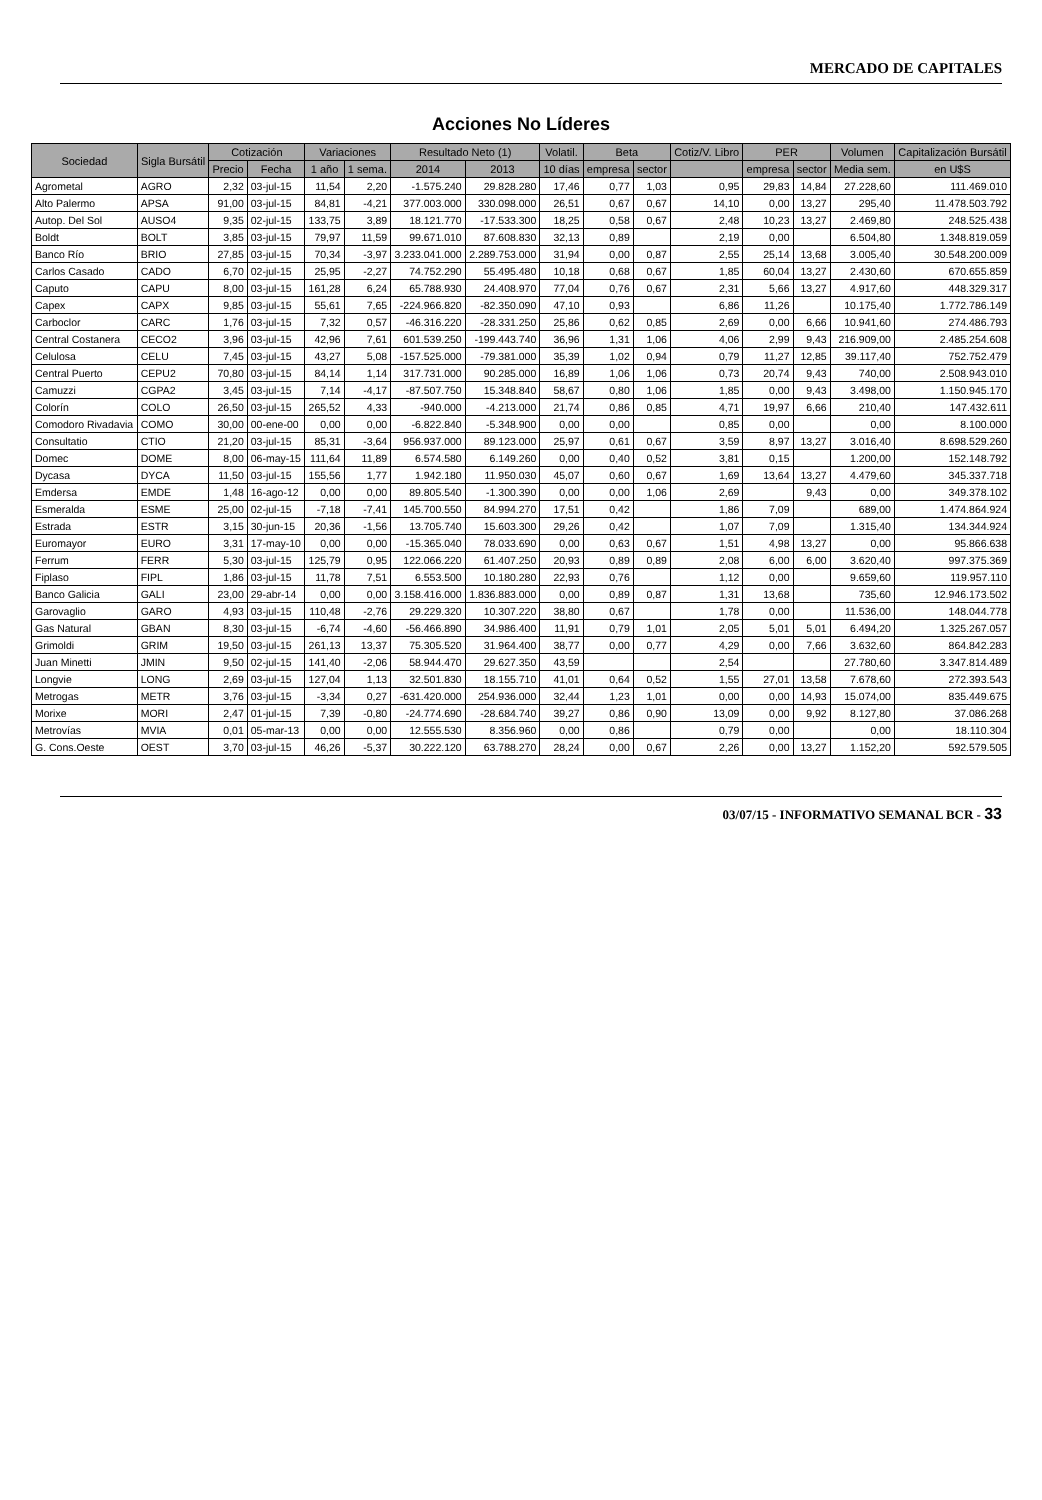MERCADO DE CAPITALES
Acciones No Líderes
| Sociedad | Sigla Bursátil | Cotización | | Variaciones | | Resultado Neto (1) | | Volatil. | Beta | | Cotiz/V. Libro | PER | | Volumen | Capitalización Bursátil |
| --- | --- | --- | --- | --- | --- | --- | --- | --- | --- | --- | --- | --- | --- | --- | --- |
| | | Precio | Fecha | 1 año | 1 sema. | 2014 | 2013 | 10 días | empresa | sector | | empresa | sector | Media sem. | en U$S |
| Agrometal | AGRO | 2,32 | 03-jul-15 | 11,54 | 2,20 | -1.575.240 | 29.828.280 | 17,46 | 0,77 | 1,03 | 0,95 | 29,83 | 14,84 | 27.228,60 | 111.469.010 |
| Alto Palermo | APSA | 91,00 | 03-jul-15 | 84,81 | -4,21 | 377.003.000 | 330.098.000 | 26,51 | 0,67 | 0,67 | 14,10 | 0,00 | 13,27 | 295,40 | 11.478.503.792 |
| Autop. Del Sol | AUSO4 | 9,35 | 02-jul-15 | 133,75 | 3,89 | 18.121.770 | -17.533.300 | 18,25 | 0,58 | 0,67 | 2,48 | 10,23 | 13,27 | 2.469,80 | 248.525.438 |
| Boldt | BOLT | 3,85 | 03-jul-15 | 79,97 | 11,59 | 99.671.010 | 87.608.830 | 32,13 | 0,89 | | 2,19 | 0,00 | | 6.504,80 | 1.348.819.059 |
| Banco Río | BRIO | 27,85 | 03-jul-15 | 70,34 | -3,97 | 3.233.041.000 | 2.289.753.000 | 31,94 | 0,00 | 0,87 | 2,55 | 25,14 | 13,68 | 3.005,40 | 30.548.200.009 |
| Carlos Casado | CADO | 6,70 | 02-jul-15 | 25,95 | -2,27 | 74.752.290 | 55.495.480 | 10,18 | 0,68 | 0,67 | 1,85 | 60,04 | 13,27 | 2.430,60 | 670.655.859 |
| Caputo | CAPU | 8,00 | 03-jul-15 | 161,28 | 6,24 | 65.788.930 | 24.408.970 | 77,04 | 0,76 | 0,67 | 2,31 | 5,66 | 13,27 | 4.917,60 | 448.329.317 |
| Capex | CAPX | 9,85 | 03-jul-15 | 55,61 | 7,65 | -224.966.820 | -82.350.090 | 47,10 | 0,93 | | 6,86 | 11,26 | | 10.175,40 | 1.772.786.149 |
| Carboclor | CARC | 1,76 | 03-jul-15 | 7,32 | 0,57 | -46.316.220 | -28.331.250 | 25,86 | 0,62 | 0,85 | 2,69 | 0,00 | 6,66 | 10.941,60 | 274.486.793 |
| Central Costanera | CECO2 | 3,96 | 03-jul-15 | 42,96 | 7,61 | 601.539.250 | -199.443.740 | 36,96 | 1,31 | 1,06 | 4,06 | 2,99 | 9,43 | 216.909,00 | 2.485.254.608 |
| Celulosa | CELU | 7,45 | 03-jul-15 | 43,27 | 5,08 | -157.525.000 | -79.381.000 | 35,39 | 1,02 | 0,94 | 0,79 | 11,27 | 12,85 | 39.117,40 | 752.752.479 |
| Central Puerto | CEPU2 | 70,80 | 03-jul-15 | 84,14 | 1,14 | 317.731.000 | 90.285.000 | 16,89 | 1,06 | 1,06 | 0,73 | 20,74 | 9,43 | 740,00 | 2.508.943.010 |
| Camuzzi | CGPA2 | 3,45 | 03-jul-15 | 7,14 | -4,17 | -87.507.750 | 15.348.840 | 58,67 | 0,80 | 1,06 | 1,85 | 0,00 | 9,43 | 3.498,00 | 1.150.945.170 |
| Colorín | COLO | 26,50 | 03-jul-15 | 265,52 | 4,33 | -940.000 | -4.213.000 | 21,74 | 0,86 | 0,85 | 4,71 | 19,97 | 6,66 | 210,40 | 147.432.611 |
| Comodoro Rivadavia | COMO | 30,00 | 00-ene-00 | 0,00 | 0,00 | -6.822.840 | -5.348.900 | 0,00 | 0,00 | | 0,85 | 0,00 | | 0,00 | 8.100.000 |
| Consultatio | CTIO | 21,20 | 03-jul-15 | 85,31 | -3,64 | 956.937.000 | 89.123.000 | 25,97 | 0,61 | 0,67 | 3,59 | 8,97 | 13,27 | 3.016,40 | 8.698.529.260 |
| Domec | DOME | 8,00 | 06-may-15 | 111,64 | 11,89 | 6.574.580 | 6.149.260 | 0,00 | 0,40 | 0,52 | 3,81 | 0,15 | | 1.200,00 | 152.148.792 |
| Dycasa | DYCA | 11,50 | 03-jul-15 | 155,56 | 1,77 | 1.942.180 | 11.950.030 | 45,07 | 0,60 | 0,67 | 1,69 | 13,64 | 13,27 | 4.479,60 | 345.337.718 |
| Emdersa | EMDE | 1,48 | 16-ago-12 | 0,00 | 0,00 | 89.805.540 | -1.300.390 | 0,00 | 0,00 | 1,06 | 2,69 | | 9,43 | 0,00 | 349.378.102 |
| Esmeralda | ESME | 25,00 | 02-jul-15 | -7,18 | -7,41 | 145.700.550 | 84.994.270 | 17,51 | 0,42 | | 1,86 | 7,09 | | 689,00 | 1.474.864.924 |
| Estrada | ESTR | 3,15 | 30-jun-15 | 20,36 | -1,56 | 13.705.740 | 15.603.300 | 29,26 | 0,42 | | 1,07 | 7,09 | | 1.315,40 | 134.344.924 |
| Euromayor | EURO | 3,31 | 17-may-10 | 0,00 | 0,00 | -15.365.040 | 78.033.690 | 0,00 | 0,63 | 0,67 | 1,51 | 4,98 | 13,27 | 0,00 | 95.866.638 |
| Ferrum | FERR | 5,30 | 03-jul-15 | 125,79 | 0,95 | 122.066.220 | 61.407.250 | 20,93 | 0,89 | 0,89 | 2,08 | 6,00 | 6,00 | 3.620,40 | 997.375.369 |
| Fiplaso | FIPL | 1,86 | 03-jul-15 | 11,78 | 7,51 | 6.553.500 | 10.180.280 | 22,93 | 0,76 | | 1,12 | 0,00 | | 9.659,60 | 119.957.110 |
| Banco Galicia | GALI | 23,00 | 29-abr-14 | 0,00 | 0,00 | 3.158.416.000 | 1.836.883.000 | 0,00 | 0,89 | 0,87 | 1,31 | 13,68 | | 735,60 | 12.946.173.502 |
| Garovaglio | GARO | 4,93 | 03-jul-15 | 110,48 | -2,76 | 29.229.320 | 10.307.220 | 38,80 | 0,67 | | 1,78 | 0,00 | | 11.536,00 | 148.044.778 |
| Gas Natural | GBAN | 8,30 | 03-jul-15 | -6,74 | -4,60 | -56.466.890 | 34.986.400 | 11,91 | 0,79 | 1,01 | 2,05 | 5,01 | 5,01 | 6.494,20 | 1.325.267.057 |
| Grimoldi | GRIM | 19,50 | 03-jul-15 | 261,13 | 13,37 | 75.305.520 | 31.964.400 | 38,77 | 0,00 | 0,77 | 4,29 | 0,00 | 7,66 | 3.632,60 | 864.842.283 |
| Juan Minetti | JMIN | 9,50 | 02-jul-15 | 141,40 | -2,06 | 58.944.470 | 29.627.350 | 43,59 | | | 2,54 | | | 27.780,60 | 3.347.814.489 |
| Longvie | LONG | 2,69 | 03-jul-15 | 127,04 | 1,13 | 32.501.830 | 18.155.710 | 41,01 | 0,64 | 0,52 | 1,55 | 27,01 | 13,58 | 7.678,60 | 272.393.543 |
| Metrogas | METR | 3,76 | 03-jul-15 | -3,34 | 0,27 | -631.420.000 | 254.936.000 | 32,44 | 1,23 | 1,01 | 0,00 | 0,00 | 14,93 | 15.074,00 | 835.449.675 |
| Morixe | MORI | 2,47 | 01-jul-15 | 7,39 | -0,80 | -24.774.690 | -28.684.740 | 39,27 | 0,86 | 0,90 | 13,09 | 0,00 | 9,92 | 8.127,80 | 37.086.268 |
| Metrovías | MVIA | 0,01 | 05-mar-13 | 0,00 | 0,00 | 12.555.530 | 8.356.960 | 0,00 | 0,86 | | 0,79 | 0,00 | | 0,00 | 18.110.304 |
| G. Cons.Oeste | OEST | 3,70 | 03-jul-15 | 46,26 | -5,37 | 30.222.120 | 63.788.270 | 28,24 | 0,00 | 0,67 | 2,26 | 0,00 | 13,27 | 1.152,20 | 592.579.505 |
03/07/15 - INFORMATIVO SEMANAL BCR - 33